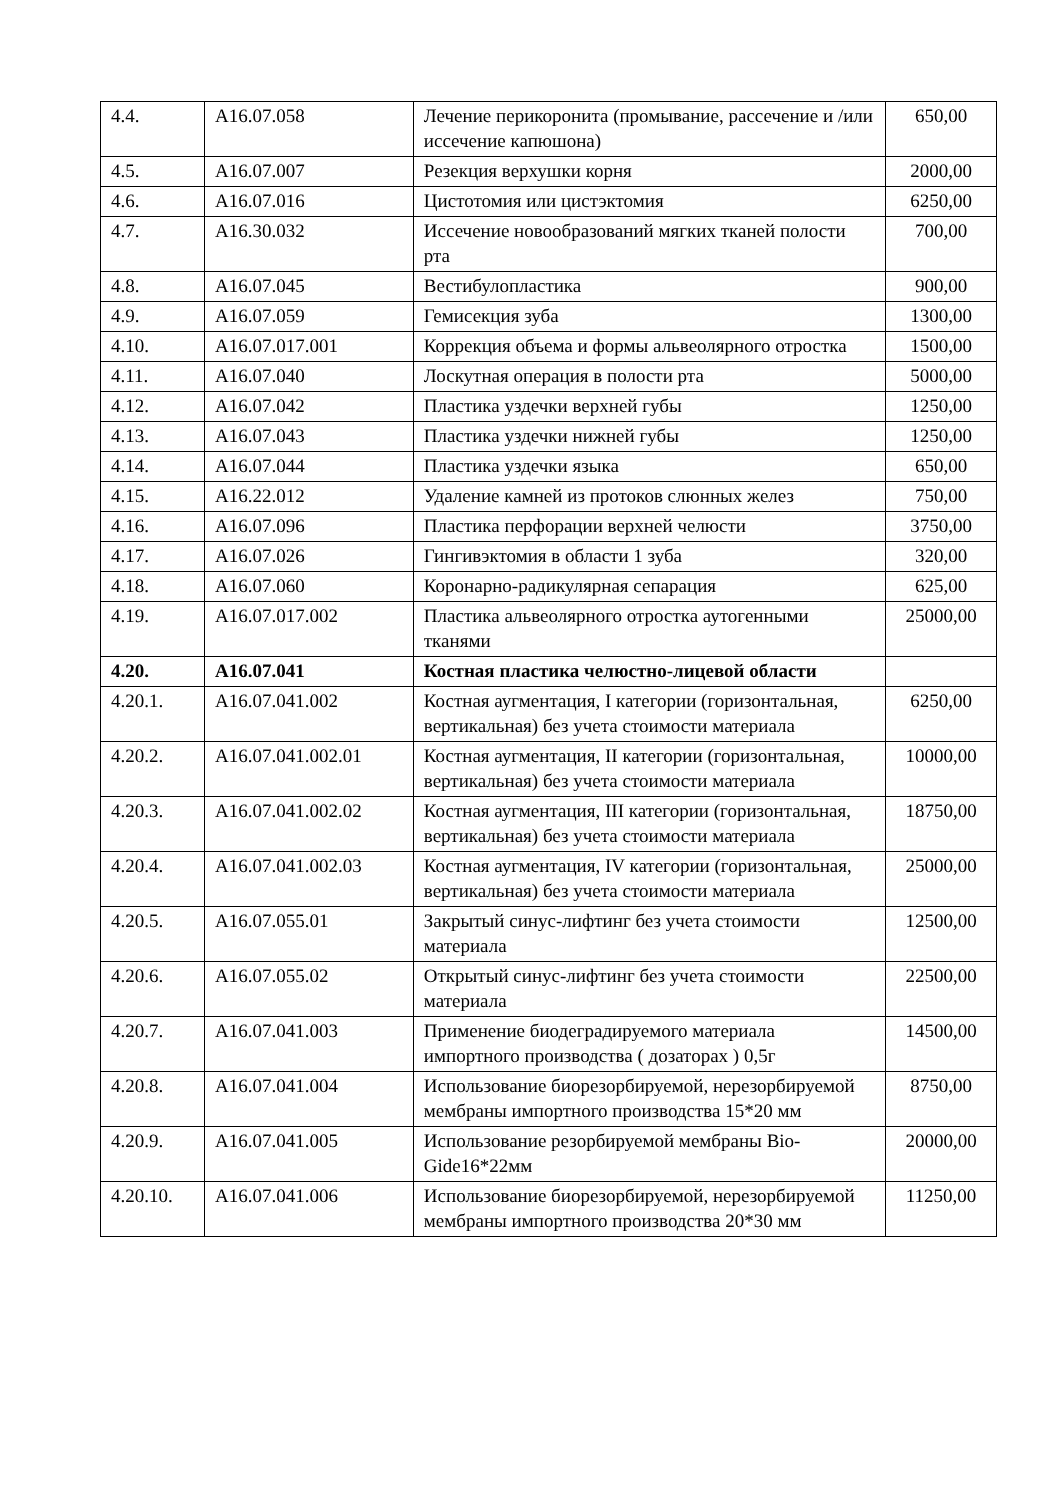| 4.4. | A16.07.058 | Лечение перикоронита (промывание, рассечение и /или иссечение капюшона) | 650,00 |
| 4.5. | A16.07.007 | Резекция верхушки корня | 2000,00 |
| 4.6. | A16.07.016 | Цистотомия или цистэктомия | 6250,00 |
| 4.7. | A16.30.032 | Иссечение новообразований мягких тканей полости рта | 700,00 |
| 4.8. | A16.07.045 | Вестибулопластика | 900,00 |
| 4.9. | A16.07.059 | Гемисекция зуба | 1300,00 |
| 4.10. | A16.07.017.001 | Коррекция объема и формы альвеолярного отростка | 1500,00 |
| 4.11. | A16.07.040 | Лоскутная операция в полости рта | 5000,00 |
| 4.12. | A16.07.042 | Пластика уздечки верхней губы | 1250,00 |
| 4.13. | A16.07.043 | Пластика уздечки нижней губы | 1250,00 |
| 4.14. | A16.07.044 | Пластика уздечки языка | 650,00 |
| 4.15. | A16.22.012 | Удаление камней из протоков слюнных желез | 750,00 |
| 4.16. | A16.07.096 | Пластика перфорации верхней челюсти | 3750,00 |
| 4.17. | A16.07.026 | Гингивэктомия в области 1 зуба | 320,00 |
| 4.18. | A16.07.060 | Коронарно-радикулярная сепарация | 625,00 |
| 4.19. | A16.07.017.002 | Пластика альвеолярного отростка аутогенными тканями | 25000,00 |
| 4.20. | A16.07.041 | Костная пластика челюстно-лицевой области | |
| 4.20.1. | A16.07.041.002 | Костная аугментация, I категории (горизонтальная, вертикальная) без учета стоимости материала | 6250,00 |
| 4.20.2. | A16.07.041.002.01 | Костная аугментация, II категории (горизонтальная, вертикальная) без учета стоимости материала | 10000,00 |
| 4.20.3. | A16.07.041.002.02 | Костная аугментация, III категории (горизонтальная, вертикальная) без учета стоимости материала | 18750,00 |
| 4.20.4. | A16.07.041.002.03 | Костная аугментация, IV категории (горизонтальная, вертикальная) без учета стоимости материала | 25000,00 |
| 4.20.5. | A16.07.055.01 | Закрытый синус-лифтинг без учета стоимости материала | 12500,00 |
| 4.20.6. | A16.07.055.02 | Открытый синус-лифтинг без учета стоимости материала | 22500,00 |
| 4.20.7. | A16.07.041.003 | Применение биодеградируемого материала импортного производства ( дозаторах ) 0,5г | 14500,00 |
| 4.20.8. | A16.07.041.004 | Использование биорезорбируемой, нерезорбируемой мембраны импортного производства 15*20 мм | 8750,00 |
| 4.20.9. | A16.07.041.005 | Использование резорбируемой мембраны Bio-Gide16*22мм | 20000,00 |
| 4.20.10. | A16.07.041.006 | Использование биорезорбируемой, нерезорбируемой мембраны импортного производства 20*30 мм | 11250,00 |